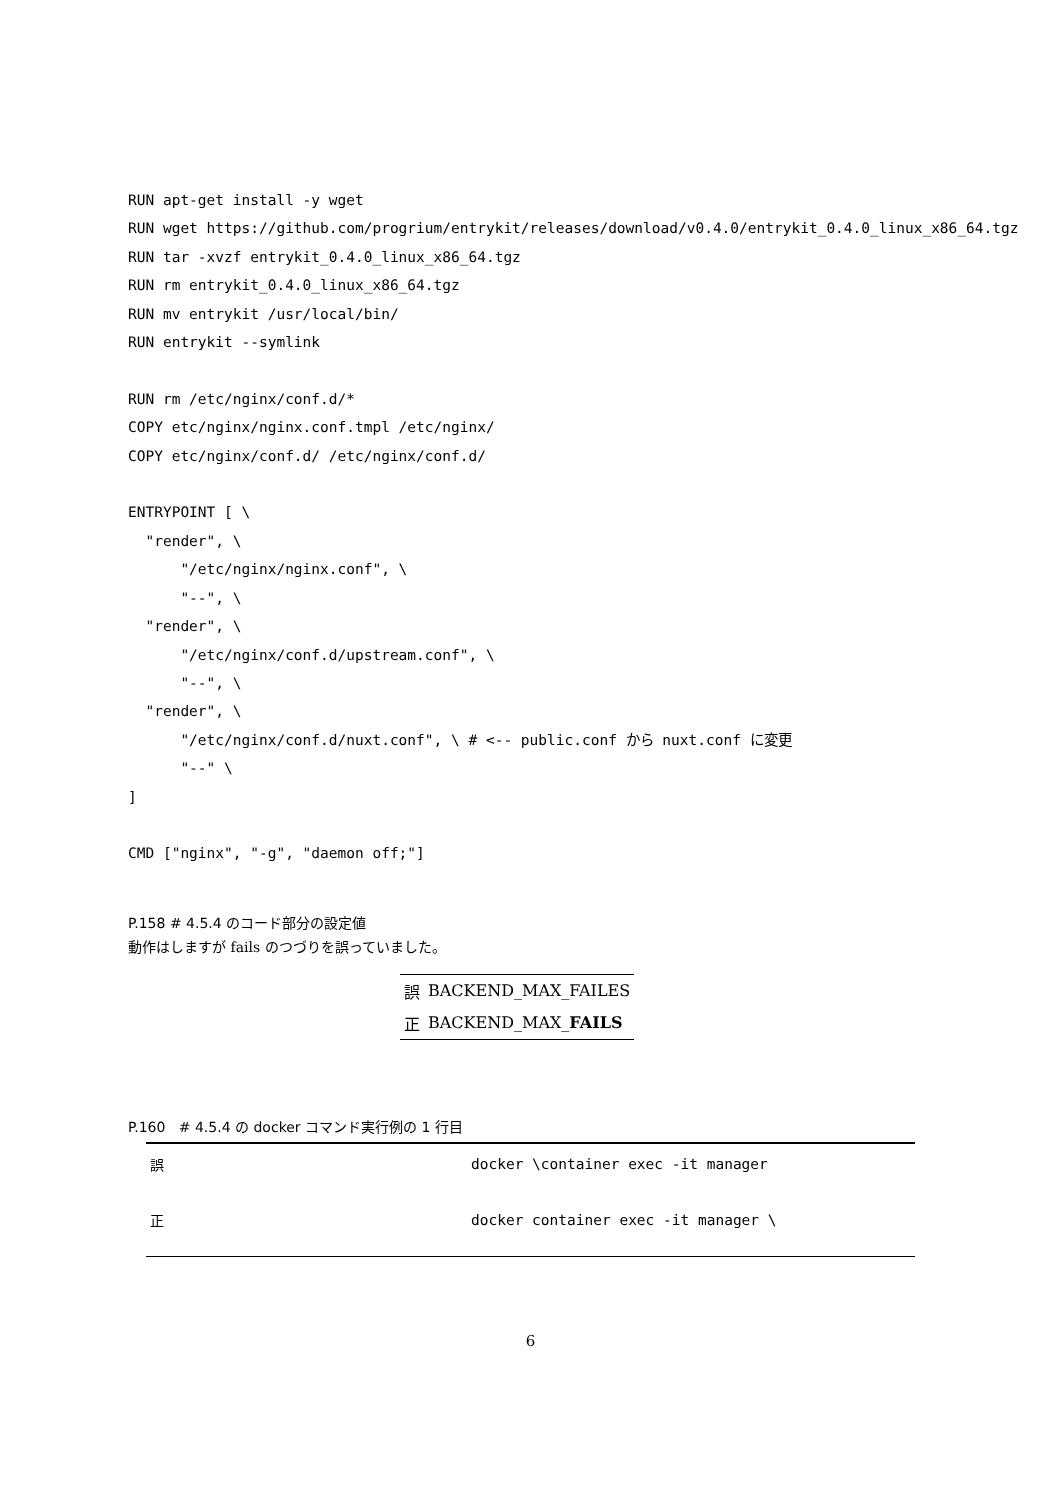RUN apt-get install -y wget
RUN wget https://github.com/progrium/entrykit/releases/download/v0.4.0/entrykit_0.4.0_linux_x86_64.tgz
RUN tar -xvzf entrykit_0.4.0_linux_x86_64.tgz
RUN rm entrykit_0.4.0_linux_x86_64.tgz
RUN mv entrykit /usr/local/bin/
RUN entrykit --symlink

RUN rm /etc/nginx/conf.d/*
COPY etc/nginx/nginx.conf.tmpl /etc/nginx/
COPY etc/nginx/conf.d/ /etc/nginx/conf.d/

ENTRYPOINT [ \
  "render", \
      "/etc/nginx/nginx.conf", \
      "--", \
  "render", \
      "/etc/nginx/conf.d/upstream.conf", \
      "--", \
  "render", \
      "/etc/nginx/conf.d/nuxt.conf", \ # <-- public.conf から nuxt.conf に変更
      "--" \
]

CMD ["nginx", "-g", "daemon off;"]
P.158 # 4.5.4 のコード部分の設定値
動作はしますが fails のつづりを誤っていました。
| 誤 | BACKEND_MAX_FAILES |
| 正 | BACKEND_MAX_ FAILS |
P.160 # 4.5.4 の docker コマンド実行例の 1 行目
| 誤 | docker \container exec -it manager |
| 正 | docker container exec -it manager \ |
6